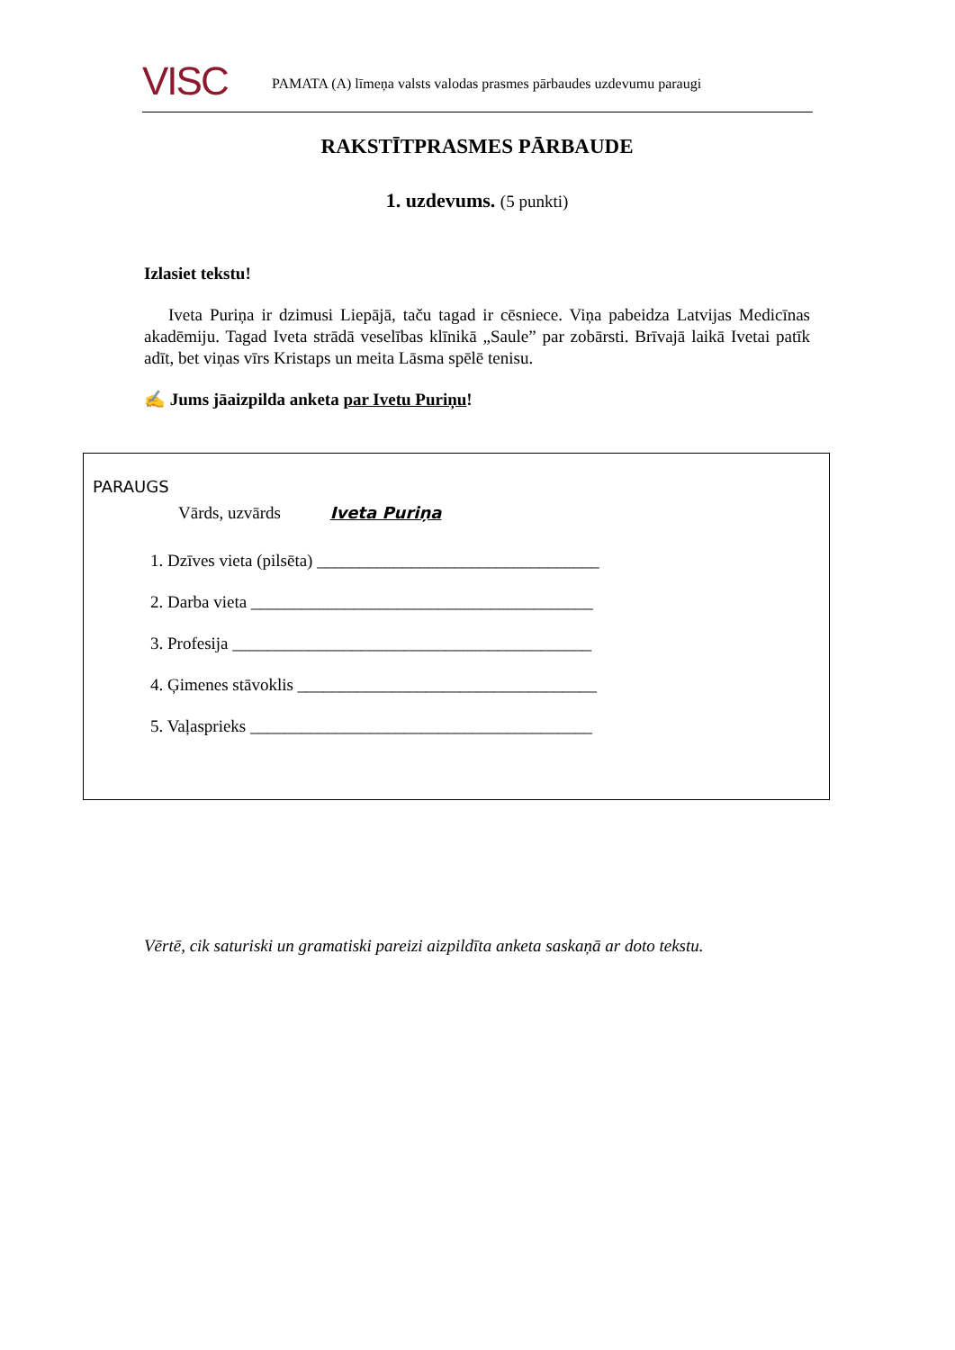VISC
PAMATA (A) līmeņa valsts valodas prasmes pārbaudes uzdevumu paraugi
RAKSTĪTPRASMES PĀRBAUDE
1. uzdevums. (5 punkti)
Izlasiet tekstu!
Iveta Puriņa ir dzimusi Liepājā, taču tagad ir cēsniece. Viņa pabeidza Latvijas Medicīnas akadēmiju. Tagad Iveta strādā veselības klīnikā „Saule” par zobārsti. Brīvajā laikā Ivetai patīk adīt, bet viņas vīrs Kristaps un meita Lāsma spēlē tenisu.
✍ Jums jāaizpilda anketa par Ivetu Puriņu!
PARAUGS
Vārds, uzvārds Iveta Puriņa
1. Dzīves vieta (pilsēta) _________________________________
2. Darba vieta ________________________________________
3. Profesija __________________________________________
4. Ģimenes stāvoklis ___________________________________
5. Vaļasprieks ________________________________________
Vērtē, cik saturiski un gramatiski pareizi aizpildīta anketa saskaņā ar doto tekstu.